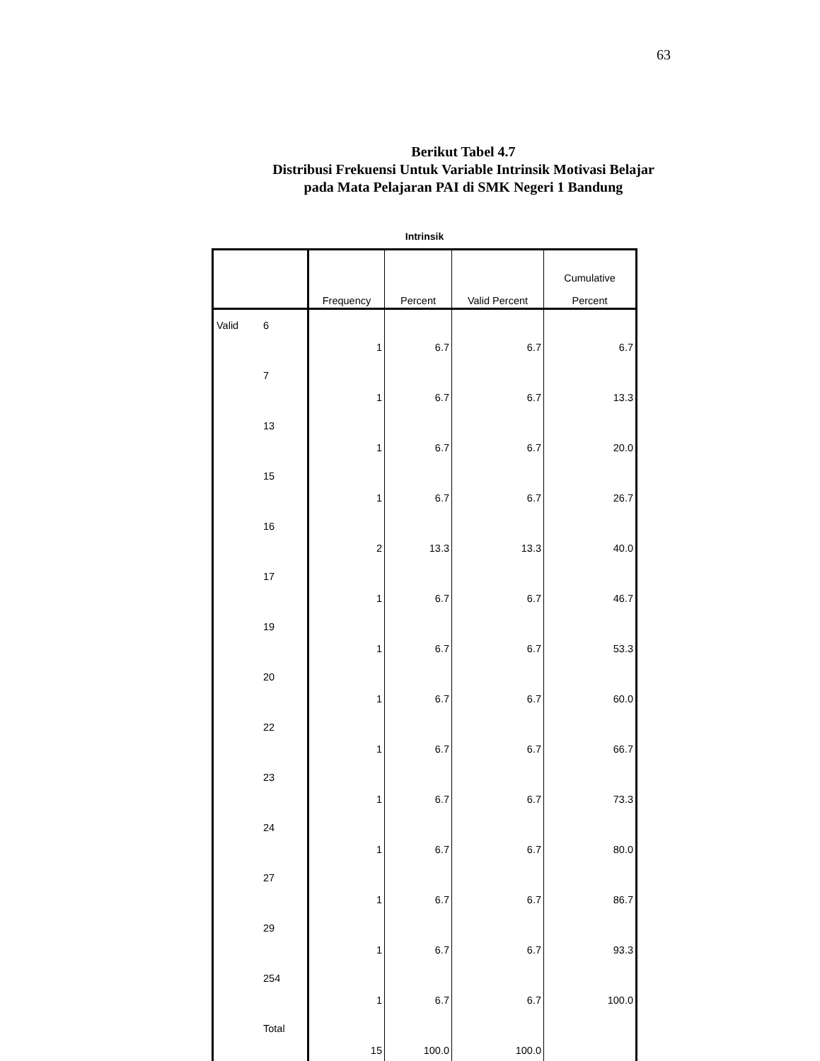63
Berikut Tabel 4.7
Distribusi Frekuensi Untuk Variable Intrinsik Motivasi Belajar
pada Mata Pelajaran PAI di SMK Negeri 1 Bandung
Intrinsik
| | | Frequency | Percent | Valid Percent | Cumulative Percent |
| --- | --- | --- | --- | --- | --- |
| Valid | 6 | 1 | 6.7 | 6.7 | 6.7 |
| | 7 | 1 | 6.7 | 6.7 | 13.3 |
| | 13 | 1 | 6.7 | 6.7 | 20.0 |
| | 15 | 1 | 6.7 | 6.7 | 26.7 |
| | 16 | 2 | 13.3 | 13.3 | 40.0 |
| | 17 | 1 | 6.7 | 6.7 | 46.7 |
| | 19 | 1 | 6.7 | 6.7 | 53.3 |
| | 20 | 1 | 6.7 | 6.7 | 60.0 |
| | 22 | 1 | 6.7 | 6.7 | 66.7 |
| | 23 | 1 | 6.7 | 6.7 | 73.3 |
| | 24 | 1 | 6.7 | 6.7 | 80.0 |
| | 27 | 1 | 6.7 | 6.7 | 86.7 |
| | 29 | 1 | 6.7 | 6.7 | 93.3 |
| | 254 | 1 | 6.7 | 6.7 | 100.0 |
| | Total | 15 | 100.0 | 100.0 | |